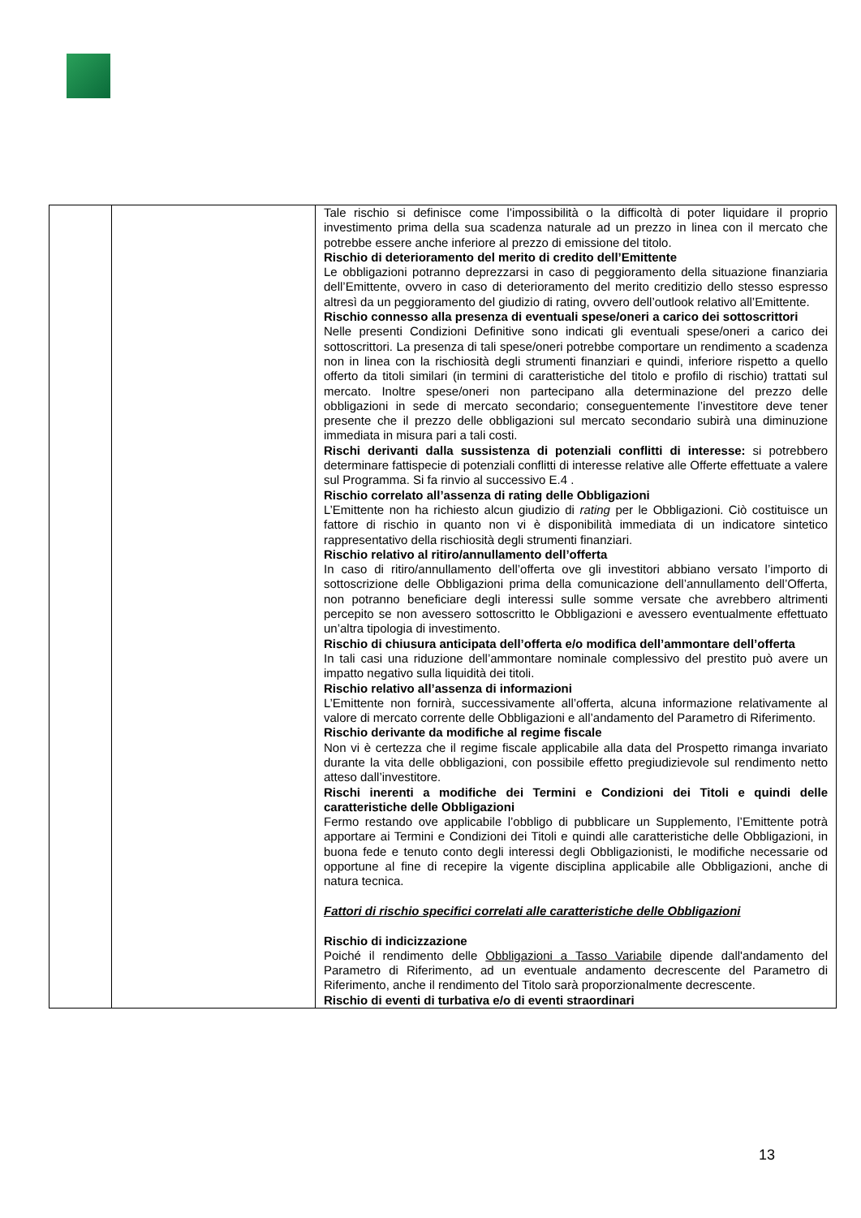| | | Tale rischio si definisce come l’impossibilità o la difficoltà di poter liquidare il proprio investimento prima della sua scadenza naturale ad un prezzo in linea con il mercato che potrebbe essere anche inferiore al prezzo di emissione del titolo. Rischio di deterioramento del merito di credito dell’Emittente Le obbligazioni potranno deprezzarsi in caso di peggioramento della situazione finanziaria dell’Emittente, ovvero in caso di deterioramento del merito creditizio dello stesso espresso altresì da un peggioramento del giudizio di rating, ovvero dell’outlook relativo all’Emittente. Rischio connesso alla presenza di eventuali spese/oneri a carico dei sottoscrittori Nelle presenti Condizioni Definitive sono indicati gli eventuali spese/oneri a carico dei sottoscrittori. La presenza di tali spese/oneri potrebbe comportare un rendimento a scadenza non in linea con la rischiosità degli strumenti finanziari e quindi, inferiore rispetto a quello offerto da titoli similari (in termini di caratteristiche del titolo e profilo di rischio) trattati sul mercato. Inoltre spese/oneri non partecipano alla determinazione del prezzo delle obbligazioni in sede di mercato secondario; conseguentemente l’investitore deve tener presente che il prezzo delle obbligazioni sul mercato secondario subirà una diminuzione immediata in misura pari a tali costi. Rischi derivanti dalla sussistenza di potenziali conflitti di interesse: si potrebbero determinare fattispecie di potenziali conflitti di interesse relative alle Offerte effettuate a valere sul Programma. Si fa rinvio al successivo E.4 . Rischio correlato all’assenza di rating delle Obbligazioni L’Emittente non ha richiesto alcun giudizio di rating per le Obbligazioni. Ciò costituisce un fattore di rischio in quanto non vi è disponibilità immediata di un indicatore sintetico rappresentativo della rischiosità degli strumenti finanziari. Rischio relativo al ritiro/annullamento dell’offerta In caso di ritiro/annullamento dell’offerta ove gli investitori abbiano versato l’importo di sottoscrizione delle Obbligazioni prima della comunicazione dell’annullamento dell’Offerta, non potranno beneficiare degli interessi sulle somme versate che avrebbero altrimenti percepito se non avessero sottoscritto le Obbligazioni e avessero eventualmente effettuato un’altra tipologia di investimento. Rischio di chiusura anticipata dell’offerta e/o modifica dell’ammontare dell’offerta In tali casi una riduzione dell’ammontare nominale complessivo del prestito può avere un impatto negativo sulla liquidità dei titoli. Rischio relativo all’assenza di informazioni L’Emittente non fornirà, successivamente all’offerta, alcuna informazione relativamente al valore di mercato corrente delle Obbligazioni e all’andamento del Parametro di Riferimento. Rischio derivante da modifiche al regime fiscale Non vi è certezza che il regime fiscale applicabile alla data del Prospetto rimanga invariato durante la vita delle obbligazioni, con possibile effetto pregiudizievole sul rendimento netto atteso dall’investitore. Rischi inerenti a modifiche dei Termini e Condizioni dei Titoli e quindi delle caratteristiche delle Obbligazioni Fermo restando ove applicabile l’obbligo di pubblicare un Supplemento, l’Emittente potrà apportare ai Termini e Condizioni dei Titoli e quindi alle caratteristiche delle Obbligazioni, in buona fede e tenuto conto degli interessi degli Obbligazionisti, le modifiche necessarie od opportune al fine di recepire la vigente disciplina applicabile alle Obbligazioni, anche di natura tecnica. Fattori di rischio specifici correlati alle caratteristiche delle Obbligazioni Rischio di indicizzazione Poiché il rendimento delle Obbligazioni a Tasso Variabile dipende dall'andamento del Parametro di Riferimento, ad un eventuale andamento decrescente del Parametro di Riferimento, anche il rendimento del Titolo sarà proporzionalmente decrescente. Rischio di eventi di turbativa e/o di eventi straordinari |
13